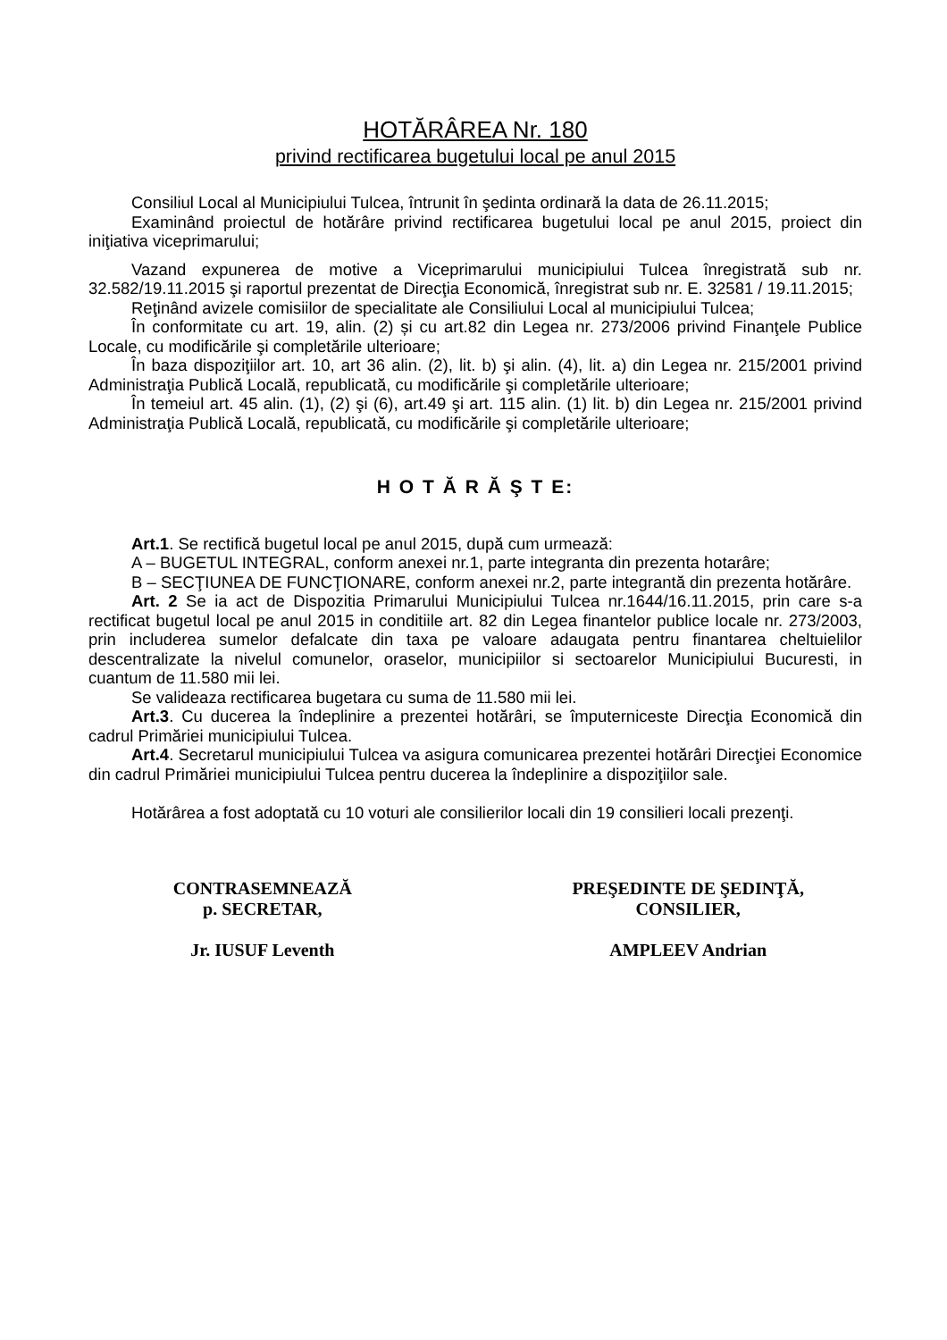HOTĂRÂREA Nr. 180
privind rectificarea bugetului local pe anul 2015
Consiliul Local al Municipiului Tulcea, întrunit în şedinta ordinară la data de 26.11.2015;
Examinând proiectul de hotărâre privind rectificarea bugetului local pe anul 2015, proiect din iniţiativa viceprimarului;
Vazand expunerea de motive a Viceprimarului municipiului Tulcea înregistrată sub nr. 32.582/19.11.2015 şi raportul prezentat de Direcţia Economică, înregistrat sub nr. E. 32581 / 19.11.2015;
Reţinând avizele comisiilor de specialitate ale Consiliului Local al municipiului Tulcea;
În conformitate cu art. 19, alin. (2) și cu art.82 din Legea nr. 273/2006 privind Finanţele Publice Locale, cu modificările şi completările ulterioare;
În baza dispoziţiilor art. 10, art 36 alin. (2), lit. b) şi alin. (4), lit. a) din Legea nr. 215/2001 privind Administraţia Publică Locală, republicată, cu modificările şi completările ulterioare;
În temeiul art. 45 alin. (1), (2) şi (6), art.49 şi art. 115 alin. (1) lit. b) din Legea nr. 215/2001 privind Administraţia Publică Locală, republicată, cu modificările şi completările ulterioare;
H O T Ă R Ă Ş T E:
Art.1. Se rectifică bugetul local pe anul 2015, după cum urmează:
A – BUGETUL INTEGRAL, conform anexei nr.1, parte integranta din prezenta hotarâre;
B – SECŢIUNEA DE FUNCŢIONARE, conform anexei nr.2, parte integrantă din prezenta hotărâre.
Art. 2 Se ia act de Dispozitia Primarului Municipiului Tulcea nr.1644/16.11.2015, prin care s-a rectificat bugetul local pe anul 2015 in conditiile art. 82 din Legea finantelor publice locale nr. 273/2003, prin includerea sumelor defalcate din taxa pe valoare adaugata pentru finantarea cheltuielilor descentralizate la nivelul comunelor, oraselor, municipiilor si sectoarelor Municipiului Bucuresti, in cuantum de 11.580 mii lei.
Se valideaza rectificarea bugetara cu suma de 11.580 mii lei.
Art.3. Cu ducerea la îndeplinire a prezentei hotărâri, se împuterniceste Direcţia Economică din cadrul Primăriei municipiului Tulcea.
Art.4. Secretarul municipiului Tulcea va asigura comunicarea prezentei hotărâri Direcţiei Economice din cadrul Primăriei municipiului Tulcea pentru ducerea la îndeplinire a dispoziţiilor sale.
Hotărârea a fost adoptată cu 10 voturi ale consilierilor locali din 19 consilieri locali prezenţi.
CONTRASEMNEAZĂ
p. SECRETAR,
Jr. IUSUF Leventh
PREŞEDINTE DE ŞEDINŢĂ,
CONSILIER,
AMPLEEV Andrian